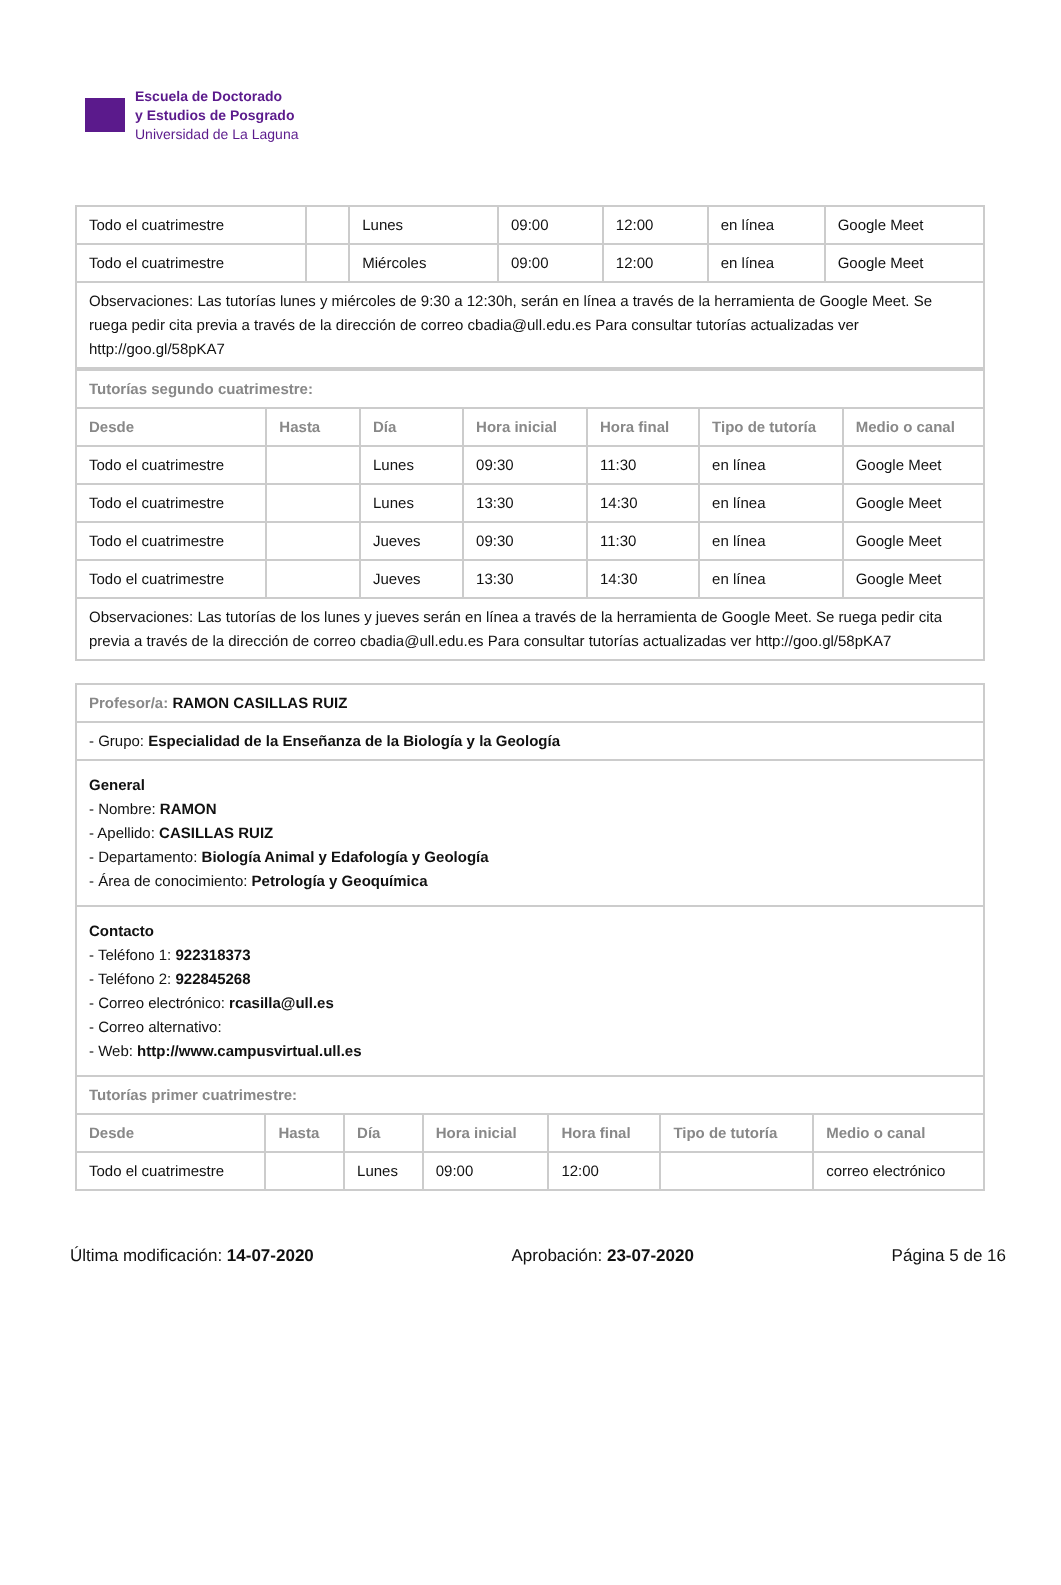Escuela de Doctorado
y Estudios de Posgrado
Universidad de La Laguna
| Todo el cuatrimestre | | Lunes | 09:00 | 12:00 | en línea | Google Meet |
| Todo el cuatrimestre | | Miércoles | 09:00 | 12:00 | en línea | Google Meet |
| Observaciones: Las tutorías lunes y miércoles de 9:30 a 12:30h, serán en línea a través de la herramienta de Google Meet. Se ruega pedir cita previa a través de la dirección de correo cbadia@ull.edu.es Para consultar tutorías actualizadas ver http://goo.gl/58pKA7 | | | | | | |
| Tutorías segundo cuatrimestre: | | | | | | |
| Desde | Hasta | Día | Hora inicial | Hora final | Tipo de tutoría | Medio o canal |
| Todo el cuatrimestre | | Lunes | 09:30 | 11:30 | en línea | Google Meet |
| Todo el cuatrimestre | | Lunes | 13:30 | 14:30 | en línea | Google Meet |
| Todo el cuatrimestre | | Jueves | 09:30 | 11:30 | en línea | Google Meet |
| Todo el cuatrimestre | | Jueves | 13:30 | 14:30 | en línea | Google Meet |
| Observaciones: Las tutorías de los lunes y jueves serán en línea a través de la herramienta de Google Meet. Se ruega pedir cita previa a través de la dirección de correo cbadia@ull.edu.es Para consultar tutorías actualizadas ver http://goo.gl/58pKA7 | | | | | | |
| Profesor/a: RAMON CASILLAS RUIZ | | | | | | |
| - Grupo: Especialidad de la Enseñanza de la Biología y la Geología | | | | | | |
| General - Nombre: RAMON - Apellido: CASILLAS RUIZ - Departamento: Biología Animal y Edafología y Geología - Área de conocimiento: Petrología y Geoquímica | | | | | | |
| Contacto - Teléfono 1: 922318373 - Teléfono 2: 922845268 - Correo electrónico: rcasilla@ull.es - Correo alternativo: - Web: http://www.campusvirtual.ull.es | | | | | | |
| Tutorías primer cuatrimestre: | | | | | | |
| Desde | Hasta | Día | Hora inicial | Hora final | Tipo de tutoría | Medio o canal |
| Todo el cuatrimestre | | Lunes | 09:00 | 12:00 | | correo electrónico |
Última modificación: 14-07-2020 Aprobación: 23-07-2020 Página 5 de 16